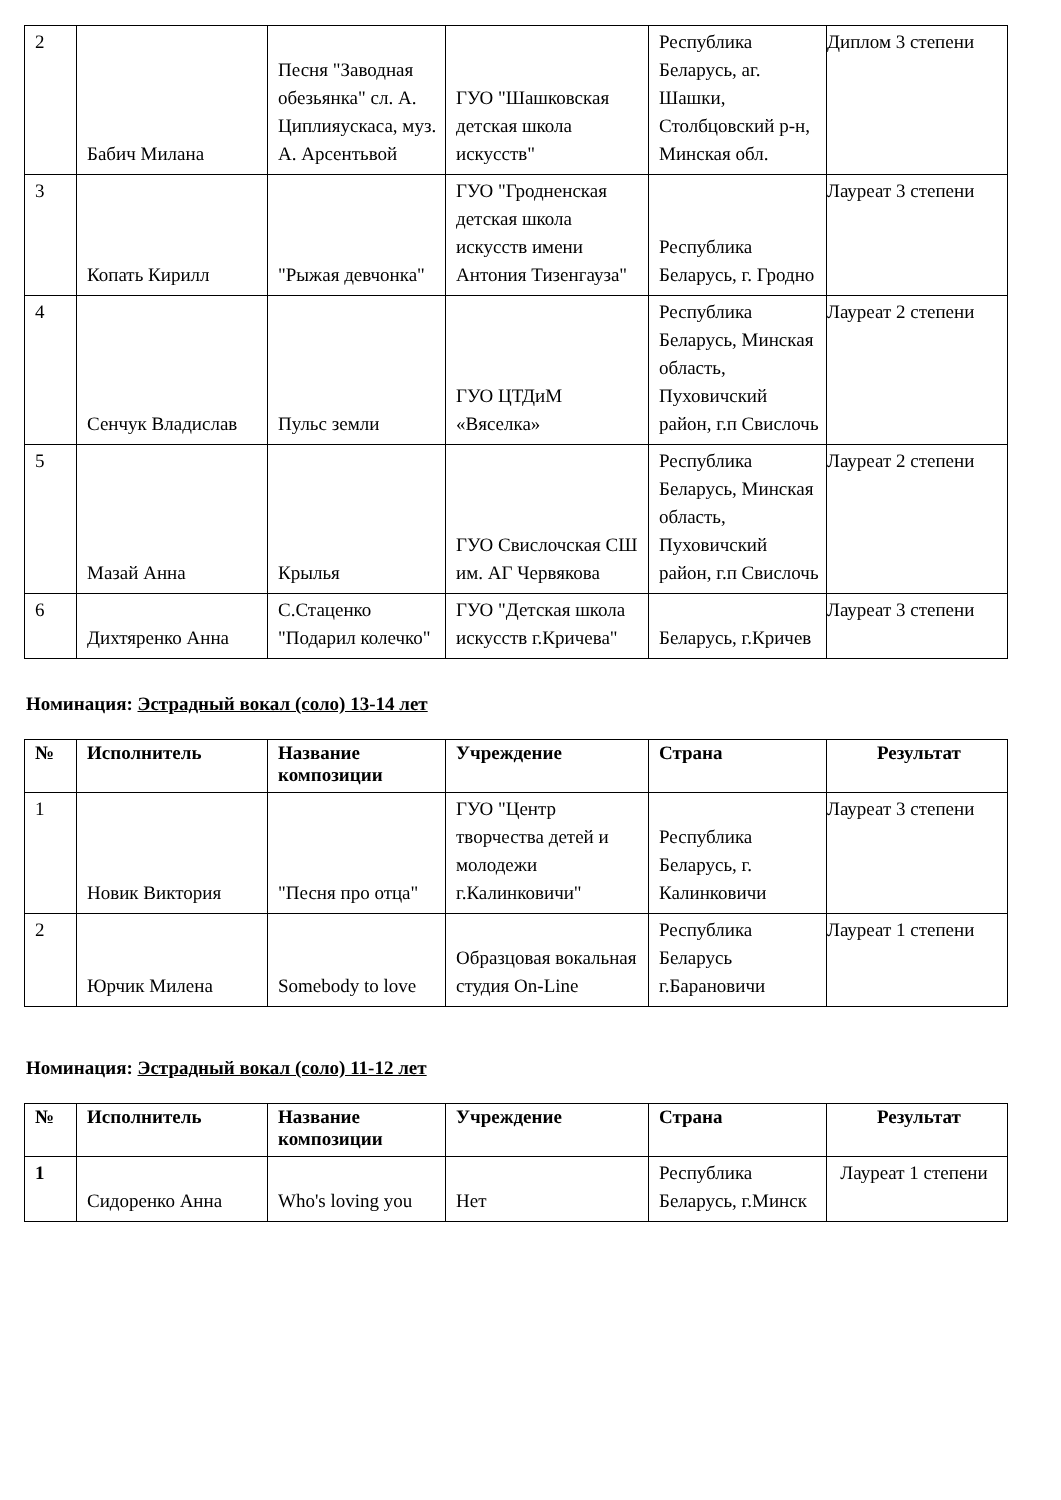| 2 | Бабич Милана | Песня "Заводная обезьянка" сл. А. Циплияускаса, муз. А. Арсентьвой | ГУО "Шашковская детская школа искусств" | Республика Беларусь, аг. Шашки, Столбцовский р-н, Минская обл. | Диплом 3 степени |
| 3 | Копать Кирилл | "Рыжая девчонка" | ГУО "Гродненская детская школа искусств имени Антония Тизенгауза" | Республика Беларусь, г. Гродно | Лауреат 3 степени |
| 4 | Сенчук Владислав | Пульс земли | ГУО ЦТДиМ «Вяселка» | Республика Беларусь, Минская область, Пуховичский район, г.п Свислочь | Лауреат 2 степени |
| 5 | Мазай Анна | Крылья | ГУО Свислочская СШ им. АГ Червякова | Республика Беларусь, Минская область, Пуховичский район, г.п Свислочь | Лауреат 2 степени |
| 6 | Дихтяренко Анна | С.Стаценко "Подарил колечко" | ГУО "Детская школа искусств г.Кричева" | Беларусь, г.Кричев | Лауреат 3 степени |
Номинация: Эстрадный вокал (соло) 13-14 лет
| № | Исполнитель | Название композиции | Учреждение | Страна | Результат |
| --- | --- | --- | --- | --- | --- |
| 1 | Новик Виктория | "Песня про отца" | ГУО "Центр творчества детей и молодежи г.Калинковичи" | Республика Беларусь, г. Калинковичи | Лауреат 3 степени |
| 2 | Юрчик Милена | Somebody to love | Образцовая вокальная студия On-Line | Республика Беларусь г.Барановичи | Лауреат 1 степени |
Номинация: Эстрадный вокал (соло) 11-12 лет
| № | Исполнитель | Название композиции | Учреждение | Страна | Результат |
| --- | --- | --- | --- | --- | --- |
| 1 | Сидоренко Анна | Who's loving you | Нет | Республика Беларусь, г.Минск | Лауреат 1 степени |